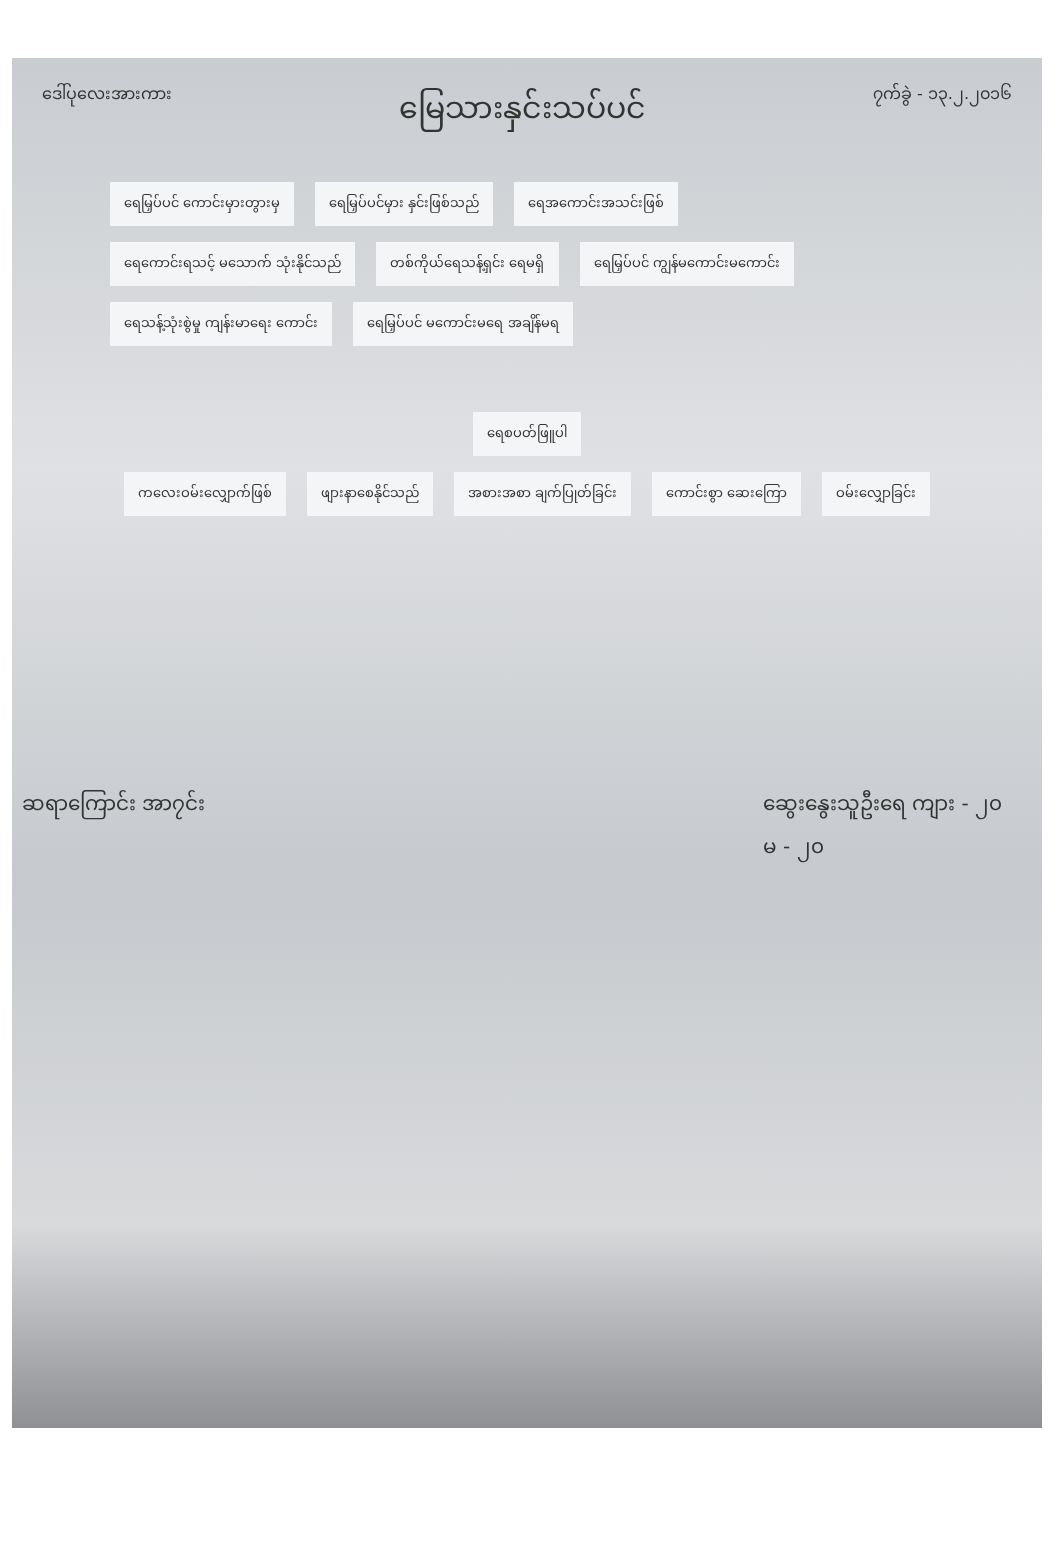ဒေါ်ပုလေးအားကား မြေသားနှင်းသပ်ပင် ၇က်ခွဲ - ၁၃.၂.၂၀၁၆
ရေမြှပ်ပင် ကောင်းမှားတွားမှ ရေမြှပ်ပင်မှား နှင်းဖြစ်သည် ရေအကောင်းအသင်းဖြစ်
ရေကောင်းရသင့် မသောက် သုံးနိုင်သည်
တစ်ကိုယ်ရေသန့်ရှင်း ရေမရှိ ရေမြှပ်ပင် ကျွန်မကောင်းမကောင်း
ရေသန့်သုံးစွဲမှု ကျန်းမာရေး ကောင်း
ရေမြှပ်ပင် မကောင်းမရေ အချိန်မရ
ရေစပတ်ဖြူပါ
ကလေးဝမ်းလျှောက်ဖြစ် ဖျားနာစေနိုင်သည် အစားအစာ ချက်ပြုတ်ခြင်း ကောင်းစွာ ဆေးကြော ဝမ်းလျှောခြင်း
ဆရာကြောင်း အာ၇င်း ဆွေးနွေးသူဦးရေ ကျား - ၂၀
မ - ၂၀